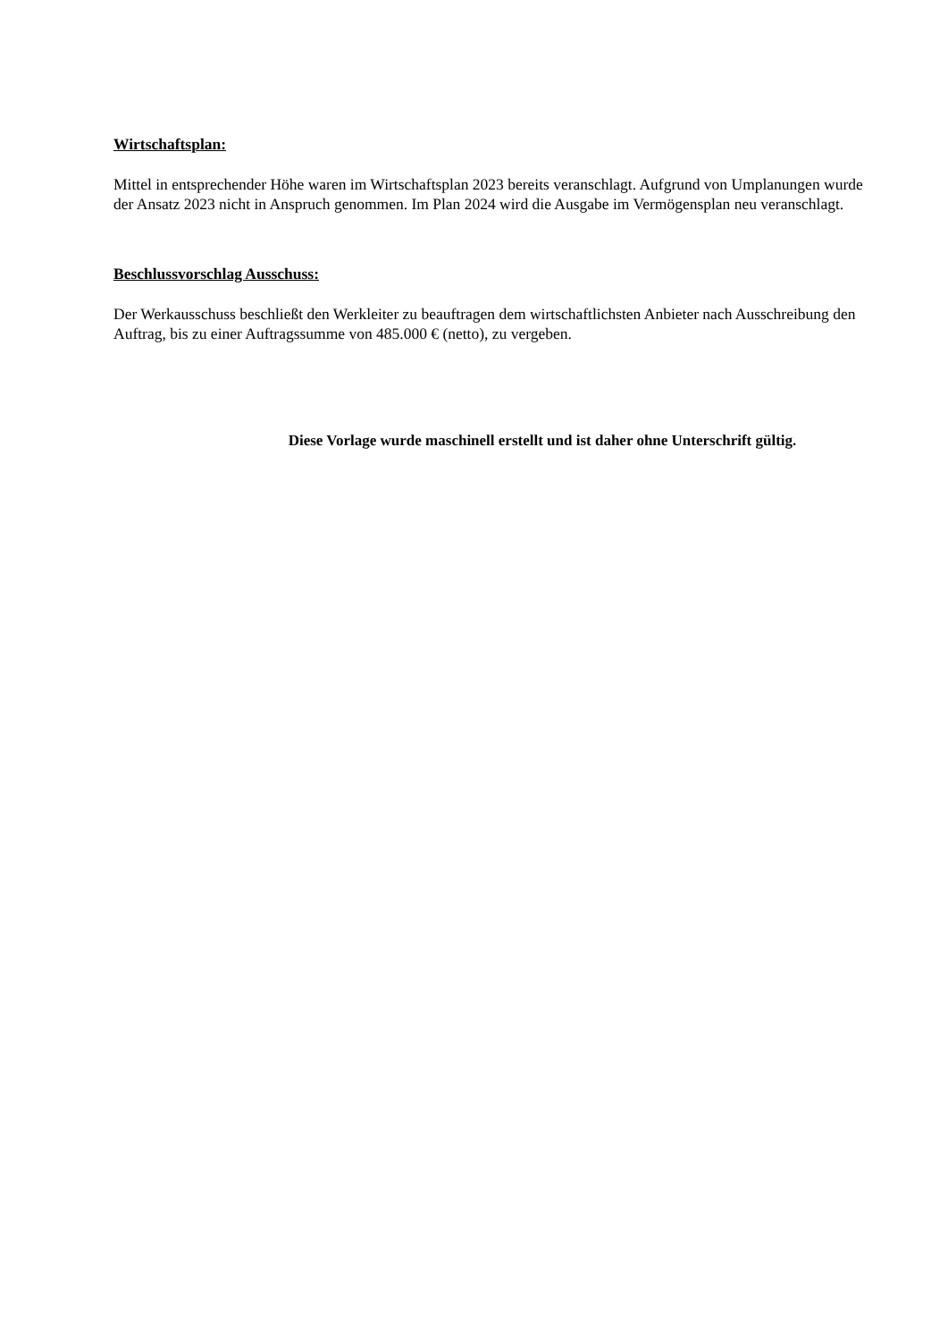Wirtschaftsplan:
Mittel in entsprechender Höhe waren im Wirtschaftsplan 2023 bereits veranschlagt. Aufgrund von Umplanungen wurde der Ansatz 2023 nicht in Anspruch genommen. Im Plan 2024 wird die Ausgabe im Vermögensplan neu veranschlagt.
Beschlussvorschlag Ausschuss:
Der Werkausschuss beschließt den Werkleiter zu beauftragen dem wirtschaftlichsten Anbieter nach Ausschreibung den Auftrag, bis zu einer Auftragssumme von 485.000 € (netto), zu vergeben.
Diese Vorlage wurde maschinell erstellt und ist daher ohne Unterschrift gültig.